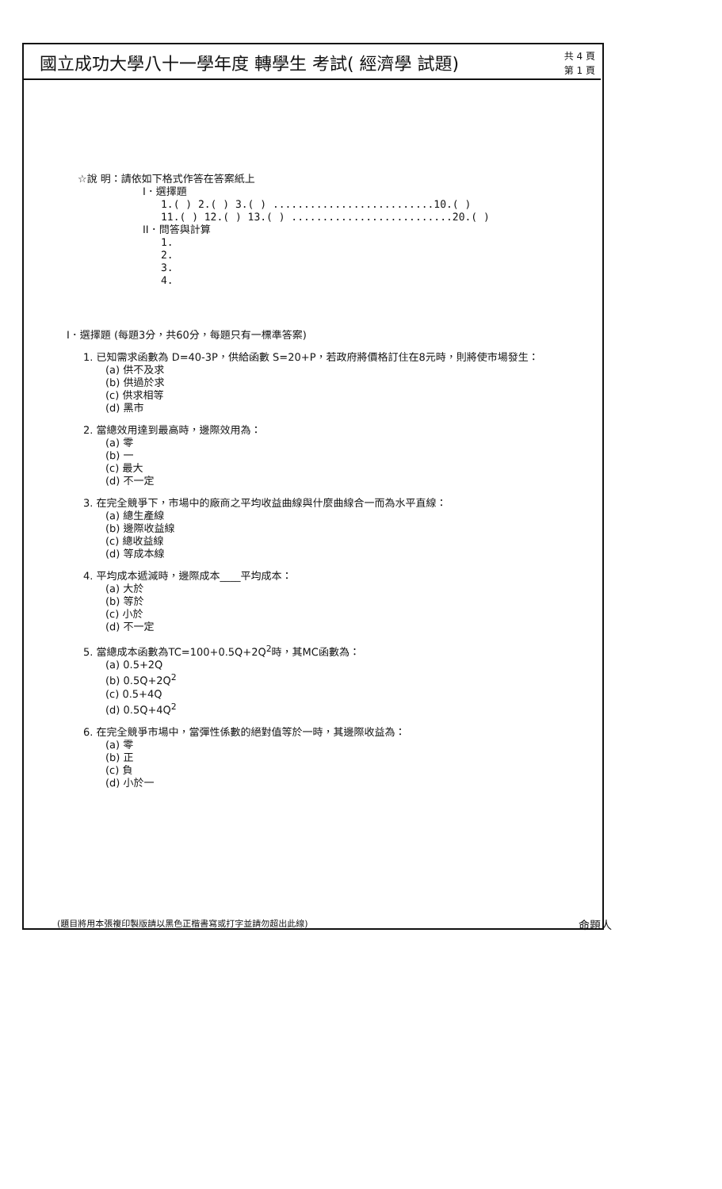國立成功大學八十一學年度 轉學生 考試( 經濟學 試題) 共 4 頁
第 1 頁
☆說 明：請依如下格式作答在答案紙上
I．選擇題
1.( ) 2.( ) 3.( ) ..........................10.( )
11.( ) 12.( ) 13.( ) ..........................20.( )
II．問答與計算
1.
2.
3.
4.
I．選擇題 (每題3分，共60分，每題只有一標準答案)
1. 已知需求函數為 D=40-3P，供給函數 S=20+P，若政府將價格訂住在8元時，則將使市場發生：
(a) 供不及求
(b) 供過於求
(c) 供求相等
(d) 黑市
2. 當總效用達到最高時，邊際效用為：
(a) 零
(b) 一
(c) 最大
(d) 不一定
3. 在完全競爭下，市場中的廠商之平均收益曲線與什麼曲線合一而為水平直線：
(a) 總生產線
(b) 邊際收益線
(c) 總收益線
(d) 等成本線
4. 平均成本遞減時，邊際成本____平均成本：
(a) 大於
(b) 等於
(c) 小於
(d) 不一定
5. 當總成本函數為TC=100+0.5Q+2Q<sup>2</sup>時，其MC函數為：
(a) 0.5+2Q
(b) 0.5Q+2Q<sup>2</sup>
(c) 0.5+4Q
(d) 0.5Q+4Q<sup>2</sup>
6. 在完全競爭市場中，當彈性係數的絕對值等於一時，其邊際收益為：
(a) 零
(b) 正
(c) 負
(d) 小於一
(題目將用本張複印製版請以黑色正楷書寫或打字並請勿超出此線) 命題人